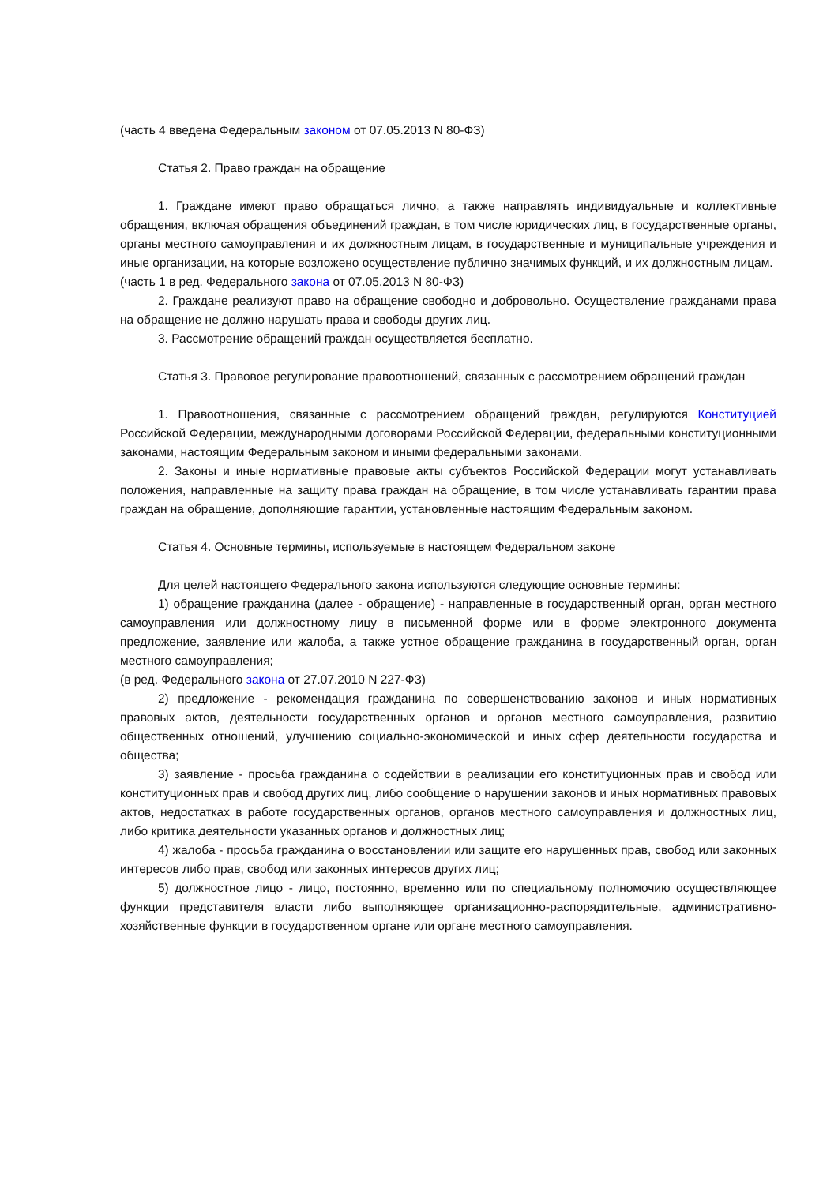(часть 4 введена Федеральным законом от 07.05.2013 N 80-ФЗ)
Статья 2. Право граждан на обращение
1. Граждане имеют право обращаться лично, а также направлять индивидуальные и коллективные обращения, включая обращения объединений граждан, в том числе юридических лиц, в государственные органы, органы местного самоуправления и их должностным лицам, в государственные и муниципальные учреждения и иные организации, на которые возложено осуществление публично значимых функций, и их должностным лицам.
(часть 1 в ред. Федерального закона от 07.05.2013 N 80-ФЗ)
2. Граждане реализуют право на обращение свободно и добровольно. Осуществление гражданами права на обращение не должно нарушать права и свободы других лиц.
3. Рассмотрение обращений граждан осуществляется бесплатно.
Статья 3. Правовое регулирование правоотношений, связанных с рассмотрением обращений граждан
1. Правоотношения, связанные с рассмотрением обращений граждан, регулируются Конституцией Российской Федерации, международными договорами Российской Федерации, федеральными конституционными законами, настоящим Федеральным законом и иными федеральными законами.
2. Законы и иные нормативные правовые акты субъектов Российской Федерации могут устанавливать положения, направленные на защиту права граждан на обращение, в том числе устанавливать гарантии права граждан на обращение, дополняющие гарантии, установленные настоящим Федеральным законом.
Статья 4. Основные термины, используемые в настоящем Федеральном законе
Для целей настоящего Федерального закона используются следующие основные термины:
1) обращение гражданина (далее - обращение) - направленные в государственный орган, орган местного самоуправления или должностному лицу в письменной форме или в форме электронного документа предложение, заявление или жалоба, а также устное обращение гражданина в государственный орган, орган местного самоуправления;
(в ред. Федерального закона от 27.07.2010 N 227-ФЗ)
2) предложение - рекомендация гражданина по совершенствованию законов и иных нормативных правовых актов, деятельности государственных органов и органов местного самоуправления, развитию общественных отношений, улучшению социально-экономической и иных сфер деятельности государства и общества;
3) заявление - просьба гражданина о содействии в реализации его конституционных прав и свобод или конституционных прав и свобод других лиц, либо сообщение о нарушении законов и иных нормативных правовых актов, недостатках в работе государственных органов, органов местного самоуправления и должностных лиц, либо критика деятельности указанных органов и должностных лиц;
4) жалоба - просьба гражданина о восстановлении или защите его нарушенных прав, свобод или законных интересов либо прав, свобод или законных интересов других лиц;
5) должностное лицо - лицо, постоянно, временно или по специальному полномочию осуществляющее функции представителя власти либо выполняющее организационно-распорядительные, административно-хозяйственные функции в государственном органе или органе местного самоуправления.